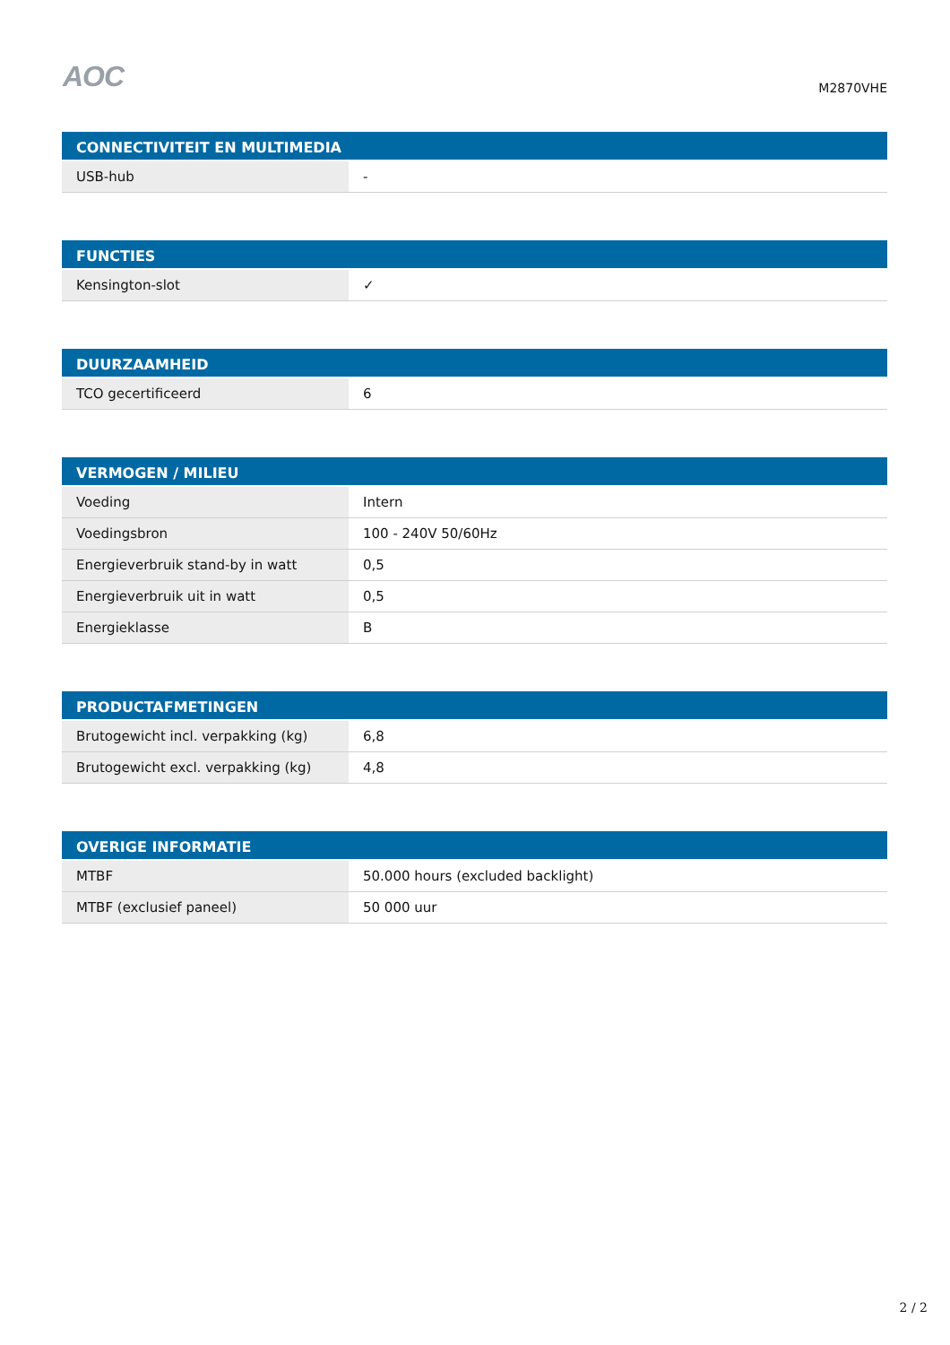AOC
M2870VHE
| CONNECTIVITEIT EN MULTIMEDIA | |
| --- | --- |
| USB-hub | - |
| FUNCTIES | |
| --- | --- |
| Kensington-slot | ✓ |
| DUURZAAMHEID | |
| --- | --- |
| TCO gecertificeerd | 6 |
| VERMOGEN / MILIEU | |
| --- | --- |
| Voeding | Intern |
| Voedingsbron | 100 - 240V 50/60Hz |
| Energieverbruik stand-by in watt | 0,5 |
| Energieverbruik uit in watt | 0,5 |
| Energieklasse | B |
| PRODUCTAFMETINGEN | |
| --- | --- |
| Brutogewicht incl. verpakking (kg) | 6,8 |
| Brutogewicht excl. verpakking (kg) | 4,8 |
| OVERIGE INFORMATIE | |
| --- | --- |
| MTBF | 50.000 hours (excluded backlight) |
| MTBF (exclusief paneel) | 50 000 uur |
2 / 2